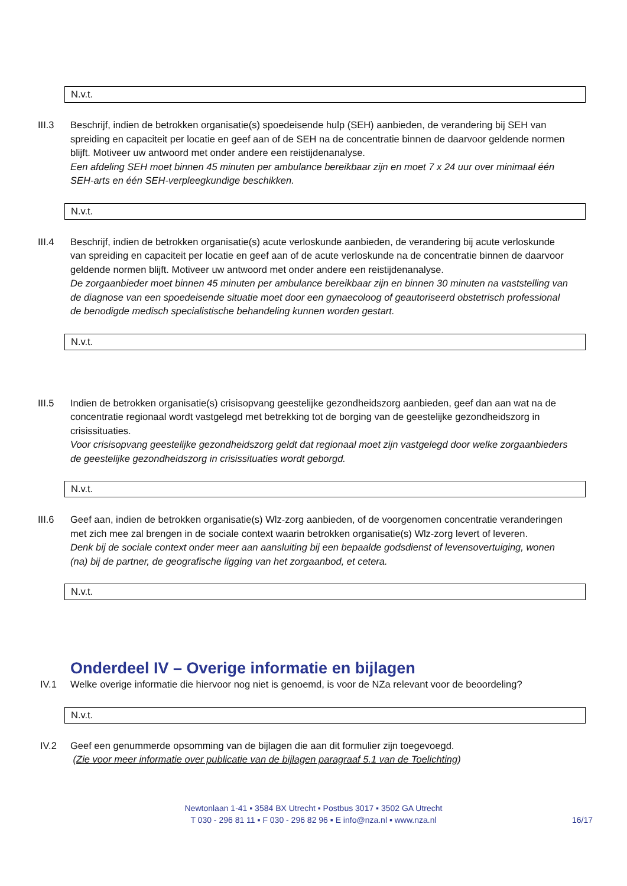N.v.t.
III.3 Beschrijf, indien de betrokken organisatie(s) spoedeisende hulp (SEH) aanbieden, de verandering bij SEH van spreiding en capaciteit per locatie en geef aan of de SEH na de concentratie binnen de daarvoor geldende normen blijft. Motiveer uw antwoord met onder andere een reistijdenanalyse.
Een afdeling SEH moet binnen 45 minuten per ambulance bereikbaar zijn en moet 7 x 24 uur over minimaal één SEH-arts en één SEH-verpleegkundige beschikken.
N.v.t.
III.4 Beschrijf, indien de betrokken organisatie(s) acute verloskunde aanbieden, de verandering bij acute verloskunde van spreiding en capaciteit per locatie en geef aan of de acute verloskunde na de concentratie binnen de daarvoor geldende normen blijft. Motiveer uw antwoord met onder andere een reistijdenanalyse.
De zorgaanbieder moet binnen 45 minuten per ambulance bereikbaar zijn en binnen 30 minuten na vaststelling van de diagnose van een spoedeisende situatie moet door een gynaecoloog of geautoriseerd obstetrisch professional de benodigde medisch specialistische behandeling kunnen worden gestart.
N.v.t.
III.5 Indien de betrokken organisatie(s) crisisopvang geestelijke gezondheidszorg aanbieden, geef dan aan wat na de concentratie regionaal wordt vastgelegd met betrekking tot de borging van de geestelijke gezondheidszorg in crisissituaties.
Voor crisisopvang geestelijke gezondheidszorg geldt dat regionaal moet zijn vastgelegd door welke zorgaanbieders de geestelijke gezondheidszorg in crisissituaties wordt geborgd.
N.v.t.
III.6 Geef aan, indien de betrokken organisatie(s) Wlz-zorg aanbieden, of de voorgenomen concentratie veranderingen met zich mee zal brengen in de sociale context waarin betrokken organisatie(s) Wlz-zorg levert of leveren.
Denk bij de sociale context onder meer aan aansluiting bij een bepaalde godsdienst of levensovertuiging, wonen (na) bij de partner, de geografische ligging van het zorgaanbod, et cetera.
N.v.t.
Onderdeel IV – Overige informatie en bijlagen
IV.1 Welke overige informatie die hiervoor nog niet is genoemd, is voor de NZa relevant voor de beoordeling?
N.v.t.
IV.2 Geef een genummerde opsomming van de bijlagen die aan dit formulier zijn toegevoegd.
(Zie voor meer informatie over publicatie van de bijlagen paragraaf 5.1 van de Toelichting)
Newtonlaan 1-41 ▪ 3584 BX Utrecht ▪ Postbus 3017 ▪ 3502 GA Utrecht
T 030 - 296 81 11 ▪ F 030 - 296 82 96 ▪ E info@nza.nl ▪ www.nza.nl
16/17